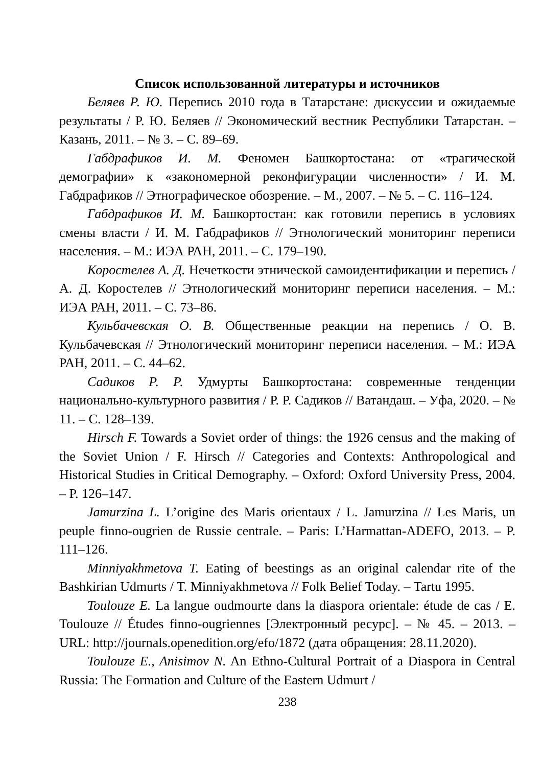Список использованной литературы и источников
Беляев Р. Ю. Перепись 2010 года в Татарстане: дискуссии и ожидаемые результаты / Р. Ю. Беляев // Экономический вестник Республики Татарстан. – Казань, 2011. – № 3. – С. 89–69.
Габдрафиков И. М. Феномен Башкортостана: от «трагической демографии» к «закономерной реконфигурации численности» / И. М. Габдрафиков // Этнографическое обозрение. – М., 2007. – № 5. – С. 116–124.
Габдрафиков И. М. Башкортостан: как готовили перепись в условиях смены власти / И. М. Габдрафиков // Этнологический мониторинг переписи населения. – М.: ИЭА РАН, 2011. – С. 179–190.
Коростелев А. Д. Нечеткости этнической самоидентификации и перепись / А. Д. Коростелев // Этнологический мониторинг переписи населения. – М.: ИЭА РАН, 2011. – С. 73–86.
Кульбачевская О. В. Общественные реакции на перепись / О. В. Кульбачевская // Этнологический мониторинг переписи населения. – М.: ИЭА РАН, 2011. – С. 44–62.
Садиков Р. Р. Удмурты Башкортостана: современные тенденции национально-культурного развития / Р. Р. Садиков // Ватандаш. – Уфа, 2020. – № 11. – С. 128–139.
Hirsch F. Towards a Soviet order of things: the 1926 census and the making of the Soviet Union / F. Hirsch // Categories and Contexts: Anthropological and Historical Studies in Critical Demography. – Oxford: Oxford University Press, 2004. – P. 126–147.
Jamurzina L. L’origine des Maris orientaux / L. Jamurzina // Les Maris, un peuple finno-ougrien de Russie centrale. – Paris: L’Harmattan-ADEFO, 2013. – P. 111–126.
Minniyakhmetova T. Eating of beestings as an original calendar rite of the Bashkirian Udmurts / T. Minniyakhmetova // Folk Belief Today. – Tartu 1995.
Toulouze E. La langue oudmourte dans la diaspora orientale: étude de cas / E. Toulouze // Études finno-ougriennes [Электронный ресурс]. – № 45. – 2013. – URL: http://journals.openedition.org/efo/1872 (дата обращения: 28.11.2020).
Toulouze E., Anisimov N. An Ethno-Cultural Portrait of a Diaspora in Central Russia: The Formation and Culture of the Eastern Udmurt /
238